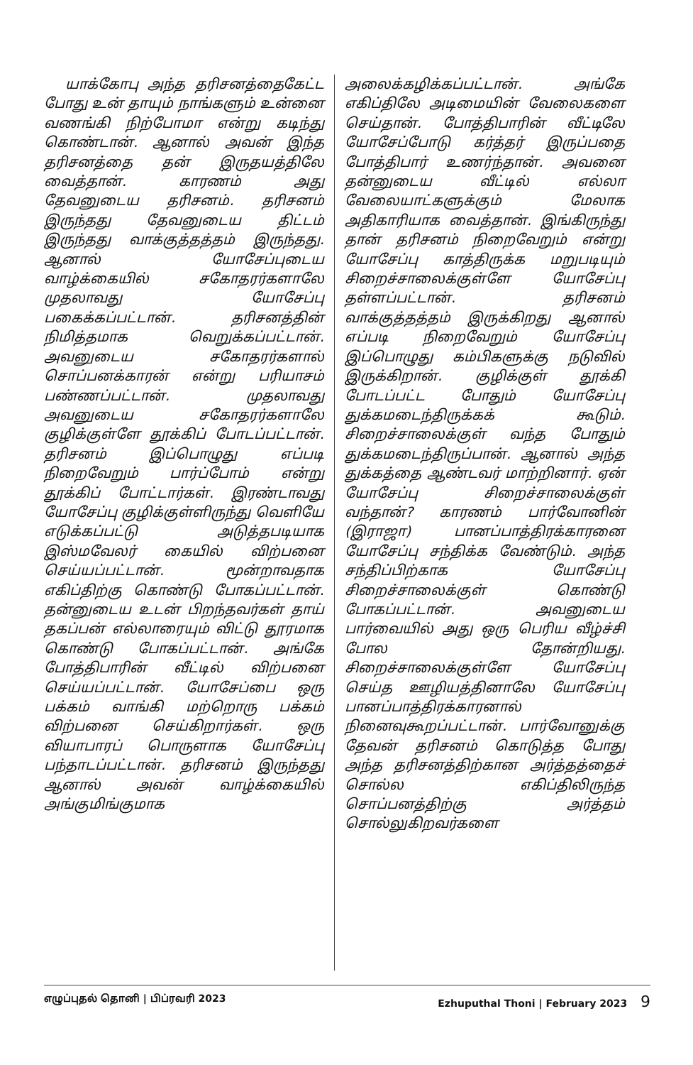யாக்கோபு அந்த தரிசனத்தைகேட்ட போது உன் தாயும் நாங்களும் உன்னை வணங்கி நிற்போமா என்று கடிந்து கொண்டான். ஆனால் அவன் இந்த தரிசனத்தை தன் இருதயத்திலே வைத்தான். காரணம் அது தேவனுடைய தரிசனம். தரிசனம் இருந்தது தேவனுடைய திட்டம் இருந்தது வாக்குத்தத்தம் இருந்தது. ஆனால் யோசேப்புடைய வாழ்க்கையில் சகோதரர்களாலே முதலாவது யோசேப்பு பகைக்கப்பட்டான். தரிசனத்தின் நிமித்தமாக வெறுக்கப்பட்டான். அவனுடைய சகோதரர்களால் சொப்பனக்காரன் என்று பரியாசம் பண்ணப்பட்டான். முதலாவது அவனுடைய சகோதரர்களாலே குழிக்குள்ளே தூக்கிப் போடப்பட்டான். தரிசனம் இப்பொழுது எப்படி நிறைவேறும் பார்ப்போம் என்று தூக்கிப் போட்டார்கள். இரண்டாவது யோசேப்பு குழிக்குள்ளிருந்து வெளியே எடுக்கப்பட்டு அடுத்தபடியாக இஸ்மவேலர் கையில் விற்பனை செய்யப்பட்டான். மூன்றாவதாக எகிப்திற்கு கொண்டு போகப்பட்டான். தன்னுடைய உடன் பிறந்தவர்கள் தாய் தகப்பன் எல்லாரையும் விட்டு தூரமாக கொண்டு போகப்பட்டான். அங்கே போத்திபாரின் வீட்டில் விற்பனை செய்யப்பட்டான். யோசேப்பை ஒரு பக்கம் வாங்கி மற்றொரு பக்கம் விற்பனை செய்கிறார்கள். ஒரு வியாபாரப் பொருளாக யோசேப்பு பந்தாடப்பட்டான். தரிசனம் இருந்தது ஆனால் அவன் வாழ்க்கையில் அங்குமிங்குமாக
அலைக்கழிக்கப்பட்டான். அங்கே எகிப்திலே அடிமையின் வேலைகளை செய்தான். போத்திபாரின் வீட்டிலே யோசேப்போடு கர்த்தர் இருப்பதை போத்திபார் உணர்ந்தான். அவனை தன்னுடைய வீட்டில் எல்லா வேலையாட்களுக்கும் மேலாக அதிகாரியாக வைத்தான். இங்கிருந்து தான் தரிசனம் நிறைவேறும் என்று யோசேப்பு காத்திருக்க மறுபடியும் சிறைச்சாலைக்குள்ளே யோசேப்பு தள்ளப்பட்டான். தரிசனம் வாக்குத்தத்தம் இருக்கிறது ஆனால் எப்படி நிறைவேறும் யோசேப்பு இப்பொழுது கம்பிகளுக்கு நடுவில் இருக்கிறான். குழிக்குள் தூக்கி போடப்பட்ட போதும் யோசேப்பு துக்கமடைந்திருக்கக் கூடும். சிறைச்சாலைக்குள் வந்த போதும் துக்கமடைந்திருப்பான். ஆனால் அந்த துக்கத்தை ஆண்டவர் மாற்றினார். ஏன் யோசேப்பு சிறைச்சாலைக்குள் வந்தான்? காரணம் பார்வோனின் (இராஜா) பானப்பாத்திரக்காரனை யோசேப்பு சந்திக்க வேண்டும். அந்த சந்திப்பிற்காக யோசேப்பு சிறைச்சாலைக்குள் கொண்டு போகப்பட்டான். அவனுடைய பார்வையில் அது ஒரு பெரிய வீழ்ச்சி போல தோன்றியது. சிறைச்சாலைக்குள்ளே யோசேப்பு செய்த ஊழியத்தினாலே யோசேப்பு பானப்பாத்திரக்காரனால் நினைவுகூறப்பட்டான். பார்வோனுக்கு தேவன் தரிசனம் கொடுத்த போது அந்த தரிசனத்திற்கான அர்த்தத்தைச் சொல்ல எகிப்திலிருந்த சொப்பனத்திற்கு அர்த்தம் சொல்லுகிறவர்களை
எழுப்புதல் தொனி | பிப்ரவரி 2023 Ezhuputhal Thoni | February 2023 9